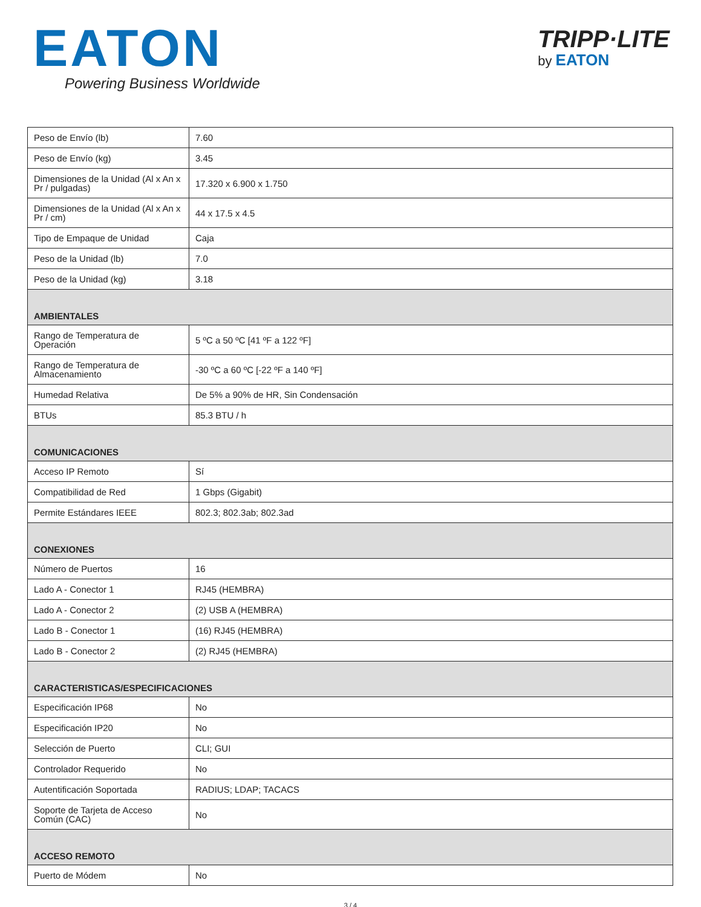EATON
Powering Business Worldwide
TRIPP·LITE
by EATON
| Peso de Envío (lb) | 7.60 |
| Peso de Envío (kg) | 3.45 |
| Dimensiones de la Unidad (Al x An x Pr / pulgadas) | 17.320 x 6.900 x 1.750 |
| Dimensiones de la Unidad (Al x An x Pr / cm) | 44 x 17.5 x 4.5 |
| Tipo de Empaque de Unidad | Caja |
| Peso de la Unidad (lb) | 7.0 |
| Peso de la Unidad (kg) | 3.18 |
| AMBIENTALES | |
| Rango de Temperatura de Operación | 5 ºC a 50 ºC [41 ºF a 122 ºF] |
| Rango de Temperatura de Almacenamiento | -30 ºC a 60 ºC [-22 ºF a 140 ºF] |
| Humedad Relativa | De 5% a 90% de HR, Sin Condensación |
| BTUs | 85.3 BTU / h |
| COMUNICACIONES | |
| Acceso IP Remoto | Sí |
| Compatibilidad de Red | 1 Gbps (Gigabit) |
| Permite Estándares IEEE | 802.3; 802.3ab; 802.3ad |
| CONEXIONES | |
| Número de Puertos | 16 |
| Lado A - Conector 1 | RJ45 (HEMBRA) |
| Lado A - Conector 2 | (2) USB A (HEMBRA) |
| Lado B - Conector 1 | (16) RJ45 (HEMBRA) |
| Lado B - Conector 2 | (2) RJ45 (HEMBRA) |
| CARACTERISTICAS/ESPECIFICACIONES | |
| Especificación IP68 | No |
| Especificación IP20 | No |
| Selección de Puerto | CLI; GUI |
| Controlador Requerido | No |
| Autentificación Soportada | RADIUS; LDAP; TACACS |
| Soporte de Tarjeta de Acceso Común (CAC) | No |
| ACCESO REMOTO | |
| Puerto de Módem | No |
3 / 4